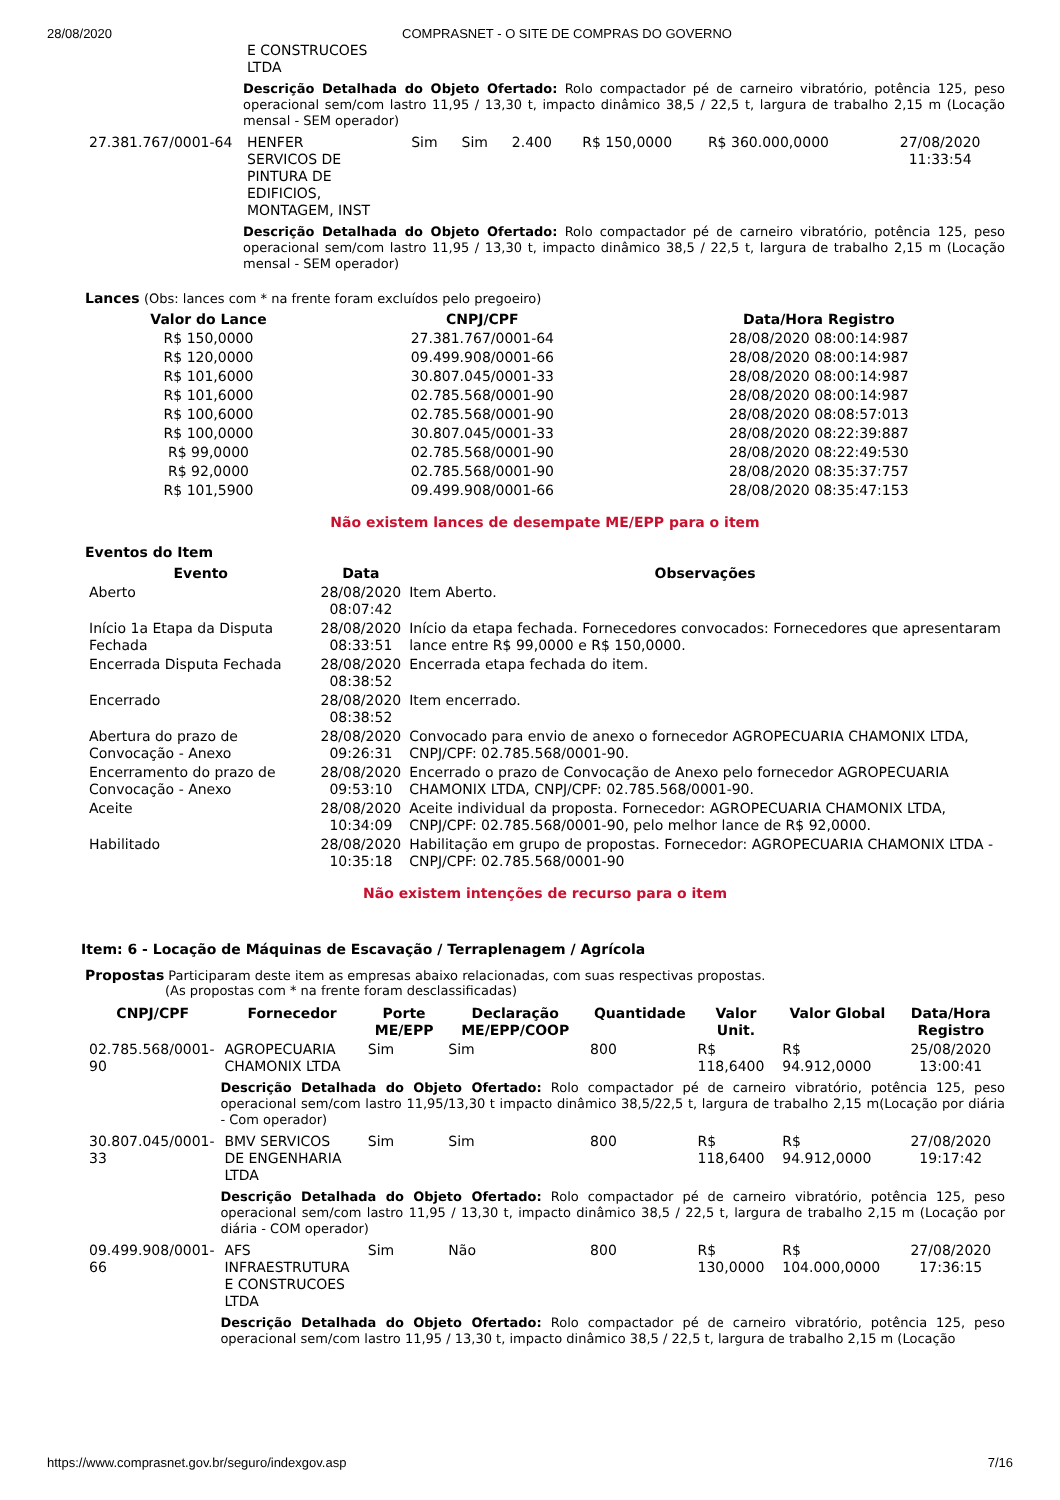28/08/2020 COMPRASNET - O SITE DE COMPRAS DO GOVERNO
| | E CONSTRUCOES LTDA | | | | | | |
| | Descrição Detalhada do Objeto Ofertado: Rolo compactador pé de carneiro vibratório, potência 125, peso operacional sem/com lastro 11,95 / 13,30 t, impacto dinâmico 38,5 / 22,5 t, largura de trabalho 2,15 m (Locação mensal - SEM operador) | | | | | | |
| 27.381.767/0001-64 | HENFER SERVICOS DE PINTURA DE EDIFICIOS, MONTAGEM, INST | Sim | Sim | 2.400 | R$ 150,0000 | R$ 360.000,0000 | 27/08/2020 11:33:54 |
| | Descrição Detalhada do Objeto Ofertado: Rolo compactador pé de carneiro vibratório, potência 125, peso operacional sem/com lastro 11,95 / 13,30 t, impacto dinâmico 38,5 / 22,5 t, largura de trabalho 2,15 m (Locação mensal - SEM operador) | | | | | | |
Lances (Obs: lances com * na frente foram excluídos pelo pregoeiro)
| Valor do Lance | CNPJ/CPF | Data/Hora Registro |
| --- | --- | --- |
| R$ 150,0000 | 27.381.767/0001-64 | 28/08/2020 08:00:14:987 |
| R$ 120,0000 | 09.499.908/0001-66 | 28/08/2020 08:00:14:987 |
| R$ 101,6000 | 30.807.045/0001-33 | 28/08/2020 08:00:14:987 |
| R$ 101,6000 | 02.785.568/0001-90 | 28/08/2020 08:00:14:987 |
| R$ 100,6000 | 02.785.568/0001-90 | 28/08/2020 08:08:57:013 |
| R$ 100,0000 | 30.807.045/0001-33 | 28/08/2020 08:22:39:887 |
| R$ 99,0000 | 02.785.568/0001-90 | 28/08/2020 08:22:49:530 |
| R$ 92,0000 | 02.785.568/0001-90 | 28/08/2020 08:35:37:757 |
| R$ 101,5900 | 09.499.908/0001-66 | 28/08/2020 08:35:47:153 |
Não existem lances de desempate ME/EPP para o item
Eventos do Item
| Evento | Data | Observações |
| --- | --- | --- |
| Aberto | 28/08/2020 08:07:42 | Item Aberto. |
| Início 1a Etapa da Disputa Fechada | 28/08/2020 08:33:51 | Início da etapa fechada. Fornecedores convocados: Fornecedores que apresentaram lance entre R$ 99,0000 e R$ 150,0000. |
| Encerrada Disputa Fechada | 28/08/2020 08:38:52 | Encerrada etapa fechada do item. |
| Encerrado | 28/08/2020 08:38:52 | Item encerrado. |
| Abertura do prazo de Convocação - Anexo | 28/08/2020 09:26:31 | Convocado para envio de anexo o fornecedor AGROPECUARIA CHAMONIX LTDA, CNPJ/CPF: 02.785.568/0001-90. |
| Encerramento do prazo de Convocação - Anexo | 28/08/2020 09:53:10 | Encerrado o prazo de Convocação de Anexo pelo fornecedor AGROPECUARIA CHAMONIX LTDA, CNPJ/CPF: 02.785.568/0001-90. |
| Aceite | 28/08/2020 10:34:09 | Aceite individual da proposta. Fornecedor: AGROPECUARIA CHAMONIX LTDA, CNPJ/CPF: 02.785.568/0001-90, pelo melhor lance de R$ 92,0000. |
| Habilitado | 28/08/2020 10:35:18 | Habilitação em grupo de propostas. Fornecedor: AGROPECUARIA CHAMONIX LTDA - CNPJ/CPF: 02.785.568/0001-90 |
Não existem intenções de recurso para o item
Item: 6 - Locação de Máquinas de Escavação / Terraplenagem / Agrícola
Propostas Participaram deste item as empresas abaixo relacionadas, com suas respectivas propostas.
(As propostas com * na frente foram desclassificadas)
| CNPJ/CPF | Fornecedor | Porte ME/EPP | Declaração ME/EPP/COOP | Quantidade | Valor Unit. | Valor Global | Data/Hora Registro |
| --- | --- | --- | --- | --- | --- | --- | --- |
| 02.785.568/0001-90 | AGROPECUARIA CHAMONIX LTDA | Sim | Sim | 800 | R$ 118,6400 | R$ 94.912,0000 | 25/08/2020 13:00:41 |
| | Descrição Detalhada do Objeto Ofertado: Rolo compactador pé de carneiro vibratório, potência 125, peso operacional sem/com lastro 11,95/13,30 t impacto dinâmico 38,5/22,5 t, largura de trabalho 2,15 m(Locação por diária - Com operador) | | | | | | |
| 30.807.045/0001-33 | BMV SERVICOS DE ENGENHARIA LTDA | Sim | Sim | 800 | R$ 118,6400 | R$ 94.912,0000 | 27/08/2020 19:17:42 |
| | Descrição Detalhada do Objeto Ofertado: Rolo compactador pé de carneiro vibratório, potência 125, peso operacional sem/com lastro 11,95 / 13,30 t, impacto dinâmico 38,5 / 22,5 t, largura de trabalho 2,15 m (Locação por diária - COM operador) | | | | | | |
| 09.499.908/0001-66 | AFS INFRAESTRUTURA E CONSTRUCOES LTDA | Sim | Não | 800 | R$ 130,0000 | R$ 104.000,0000 | 27/08/2020 17:36:15 |
| | Descrição Detalhada do Objeto Ofertado: Rolo compactador pé de carneiro vibratório, potência 125, peso operacional sem/com lastro 11,95 / 13,30 t, impacto dinâmico 38,5 / 22,5 t, largura de trabalho 2,15 m (Locação | | | | | | |
https://www.comprasnet.gov.br/seguro/indexgov.asp 7/16